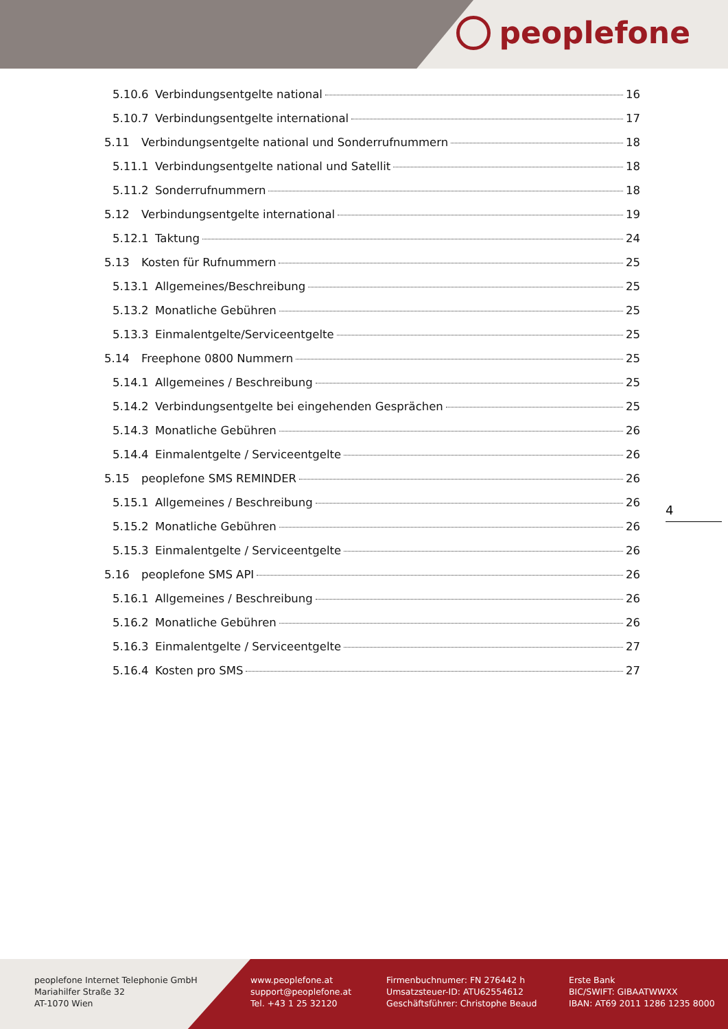peoplefone
5.10.6 Verbindungsentgelte national 16
5.10.7 Verbindungsentgelte international 17
5.11 Verbindungsentgelte national und Sonderrufnummern 18
5.11.1 Verbindungsentgelte national und Satellit 18
5.11.2 Sonderrufnummern 18
5.12 Verbindungsentgelte international 19
5.12.1 Taktung 24
5.13 Kosten für Rufnummern 25
5.13.1 Allgemeines/Beschreibung 25
5.13.2 Monatliche Gebühren 25
5.13.3 Einmalentgelte/Serviceentgelte 25
5.14 Freephone 0800 Nummern 25
5.14.1 Allgemeines / Beschreibung 25
5.14.2 Verbindungsentgelte bei eingehenden Gesprächen 25
5.14.3 Monatliche Gebühren 26
5.14.4 Einmalentgelte / Serviceentgelte 26
5.15 peoplefone SMS REMINDER 26
5.15.1 Allgemeines / Beschreibung 26
5.15.2 Monatliche Gebühren 26
5.15.3 Einmalentgelte / Serviceentgelte 26
5.16 peoplefone SMS API 26
5.16.1 Allgemeines / Beschreibung 26
5.16.2 Monatliche Gebühren 26
5.16.3 Einmalentgelte / Serviceentgelte 27
5.16.4 Kosten pro SMS 27
4
peoplefone Internet Telephonie GmbH
Mariahilfer Straße 32
AT-1070 Wien
www.peoplefone.at
support@peoplefone.at
Tel. +43 1 25 32120
Firmenbuchnumer: FN 276442 h
Umsatzsteuer-ID: ATU62554612
Geschäftsführer: Christophe Beaud
Erste Bank
BIC/SWIFT: GIBAATWWXX
IBAN: AT69 2011 1286 1235 8000